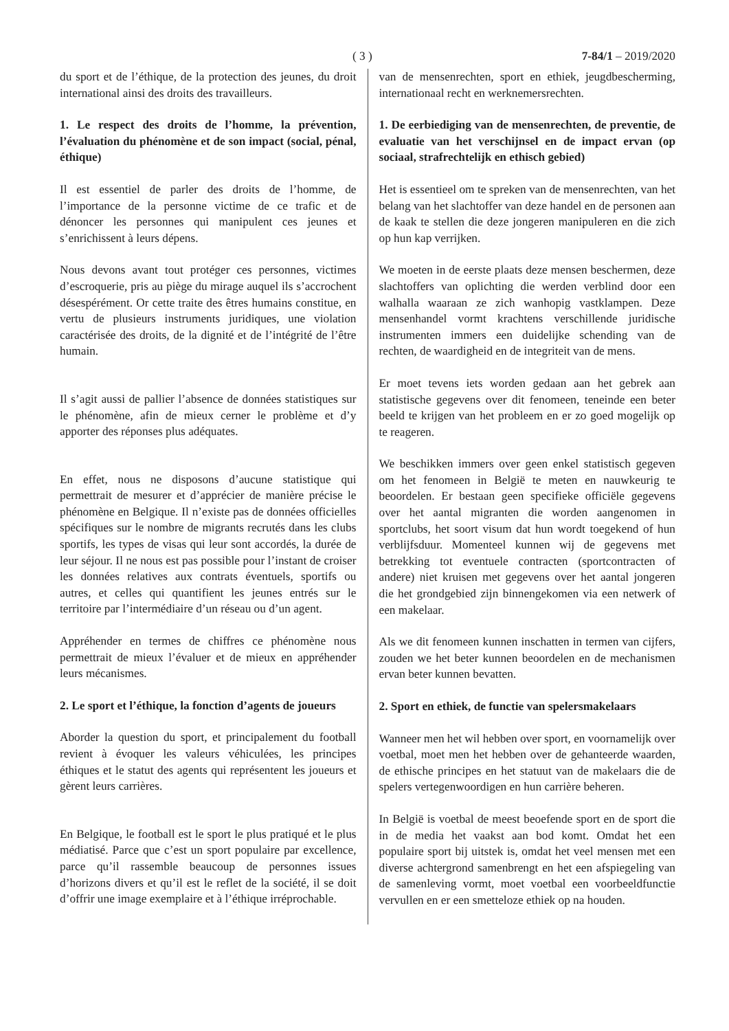( 3 ) 7-84/1 – 2019/2020
du sport et de l’éthique, de la protection des jeunes, du droit international ainsi des droits des travailleurs.
1. Le respect des droits de l’homme, la prévention, l’évaluation du phénomène et de son impact (social, pénal, éthique)
Il est essentiel de parler des droits de l’homme, de l’importance de la personne victime de ce trafic et de dénoncer les personnes qui manipulent ces jeunes et s’enrichissent à leurs dépens.
Nous devons avant tout protéger ces personnes, victimes d’escroquerie, pris au piège du mirage auquel ils s’accrochent désespérément. Or cette traite des êtres humains constitue, en vertu de plusieurs instruments juridiques, une violation caractérisée des droits, de la dignité et de l’intégrité de l’être humain.
Il s’agit aussi de pallier l’absence de données statistiques sur le phénomène, afin de mieux cerner le problème et d’y apporter des réponses plus adéquates.
En effet, nous ne disposons d’aucune statistique qui permettrait de mesurer et d’apprécier de manière précise le phénomène en Belgique. Il n’existe pas de données officielles spécifiques sur le nombre de migrants recrutés dans les clubs sportifs, les types de visas qui leur sont accordés, la durée de leur séjour. Il ne nous est pas possible pour l’instant de croiser les données relatives aux contrats éventuels, sportifs ou autres, et celles qui quantifient les jeunes entrés sur le territoire par l’intermédiaire d’un réseau ou d’un agent.
Appréhender en termes de chiffres ce phénomène nous permettrait de mieux l’évaluer et de mieux en appréhender leurs mécanismes.
2. Le sport et l’éthique, la fonction d’agents de joueurs
Aborder la question du sport, et principalement du football revient à évoquer les valeurs véhiculées, les principes éthiques et le statut des agents qui représentent les joueurs et gèrent leurs carrières.
En Belgique, le football est le sport le plus pratiqué et le plus médiatisé. Parce que c’est un sport populaire par excellence, parce qu’il rassemble beaucoup de personnes issues d’horizons divers et qu’il est le reflet de la société, il se doit d’offrir une image exemplaire et à l’éthique irréprochable.
van de mensenrechten, sport en ethiek, jeugdbescherming, internationaal recht en werknemersrechten.
1. De eerbiediging van de mensenrechten, de preventie, de evaluatie van het verschijnsel en de impact ervan (op sociaal, strafrechtelijk en ethisch gebied)
Het is essentieel om te spreken van de mensenrechten, van het belang van het slachtoffer van deze handel en de personen aan de kaak te stellen die deze jongeren manipuleren en die zich op hun kap verrijken.
We moeten in de eerste plaats deze mensen beschermen, deze slachtoffers van oplichting die werden verblind door een walhalla waaraan ze zich wanhopig vastklampen. Deze mensenhandel vormt krachtens verschillende juridische instrumenten immers een duidelijke schending van de rechten, de waardigheid en de integriteit van de mens.
Er moet tevens iets worden gedaan aan het gebrek aan statistische gegevens over dit fenomeen, teneinde een beter beeld te krijgen van het probleem en er zo goed mogelijk op te reageren.
We beschikken immers over geen enkel statistisch gegeven om het fenomeen in België te meten en nauwkeurig te beoordelen. Er bestaan geen specifieke officiële gegevens over het aantal migranten die worden aangenomen in sportclubs, het soort visum dat hun wordt toegekend of hun verblijfsduur. Momenteel kunnen wij de gegevens met betrekking tot eventuele contracten (sportcontracten of andere) niet kruisen met gegevens over het aantal jongeren die het grondgebied zijn binnengekomen via een netwerk of een makelaar.
Als we dit fenomeen kunnen inschatten in termen van cijfers, zouden we het beter kunnen beoordelen en de mechanismen ervan beter kunnen bevatten.
2. Sport en ethiek, de functie van spelersmakelaars
Wanneer men het wil hebben over sport, en voornamelijk over voetbal, moet men het hebben over de gehanteerde waarden, de ethische principes en het statuut van de makelaars die de spelers vertegenwoordigen en hun carrière beheren.
In België is voetbal de meest beoefende sport en de sport die in de media het vaakst aan bod komt. Omdat het een populaire sport bij uitstek is, omdat het veel mensen met een diverse achtergrond samenbrengt en het een afspiegeling van de samenleving vormt, moet voetbal een voorbeeldfunctie vervullen en er een smetteloze ethiek op na houden.